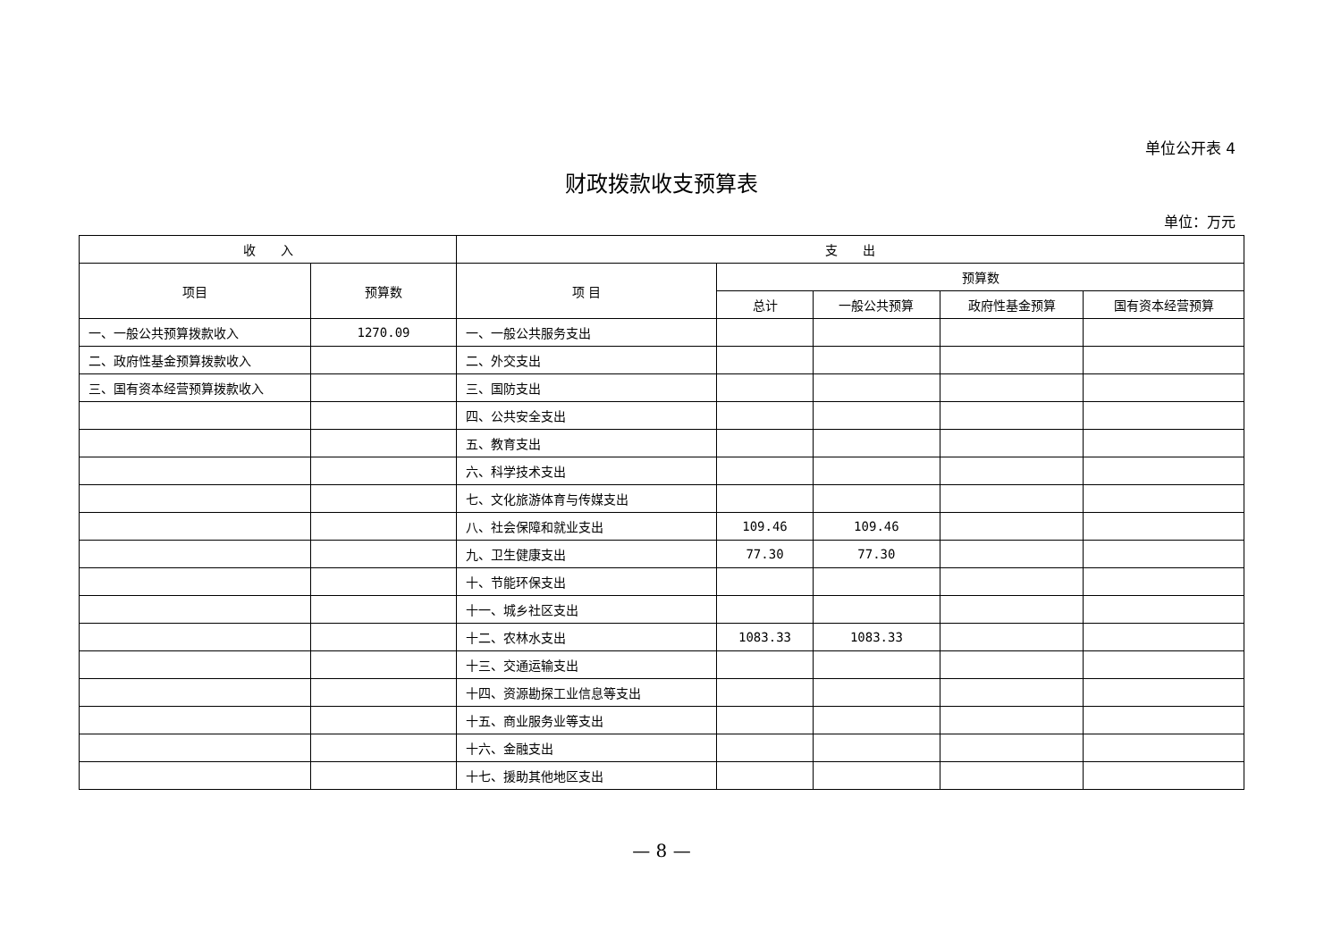单位公开表 4
财政拨款收支预算表
单位：万元
| 收 入 | | 支 出 | | | | |
| --- | --- | --- | --- | --- | --- | --- |
| 项目 | 预算数 | 项 目 | 预算数 | | | |
| | | | 总计 | 一般公共预算 | 政府性基金预算 | 国有资本经营预算 |
| 一、一般公共预算拨款收入 | 1270.09 | 一、一般公共服务支出 | | | | |
| 二、政府性基金预算拨款收入 | | 二、外交支出 | | | | |
| 三、国有资本经营预算拨款收入 | | 三、国防支出 | | | | |
| | | 四、公共安全支出 | | | | |
| | | 五、教育支出 | | | | |
| | | 六、科学技术支出 | | | | |
| | | 七、文化旅游体育与传媒支出 | | | | |
| | | 八、社会保障和就业支出 | 109.46 | 109.46 | | |
| | | 九、卫生健康支出 | 77.30 | 77.30 | | |
| | | 十、节能环保支出 | | | | |
| | | 十一、城乡社区支出 | | | | |
| | | 十二、农林水支出 | 1083.33 | 1083.33 | | |
| | | 十三、交通运输支出 | | | | |
| | | 十四、资源勘探工业信息等支出 | | | | |
| | | 十五、商业服务业等支出 | | | | |
| | | 十六、金融支出 | | | | |
| | | 十七、援助其他地区支出 | | | | |
— 8 —